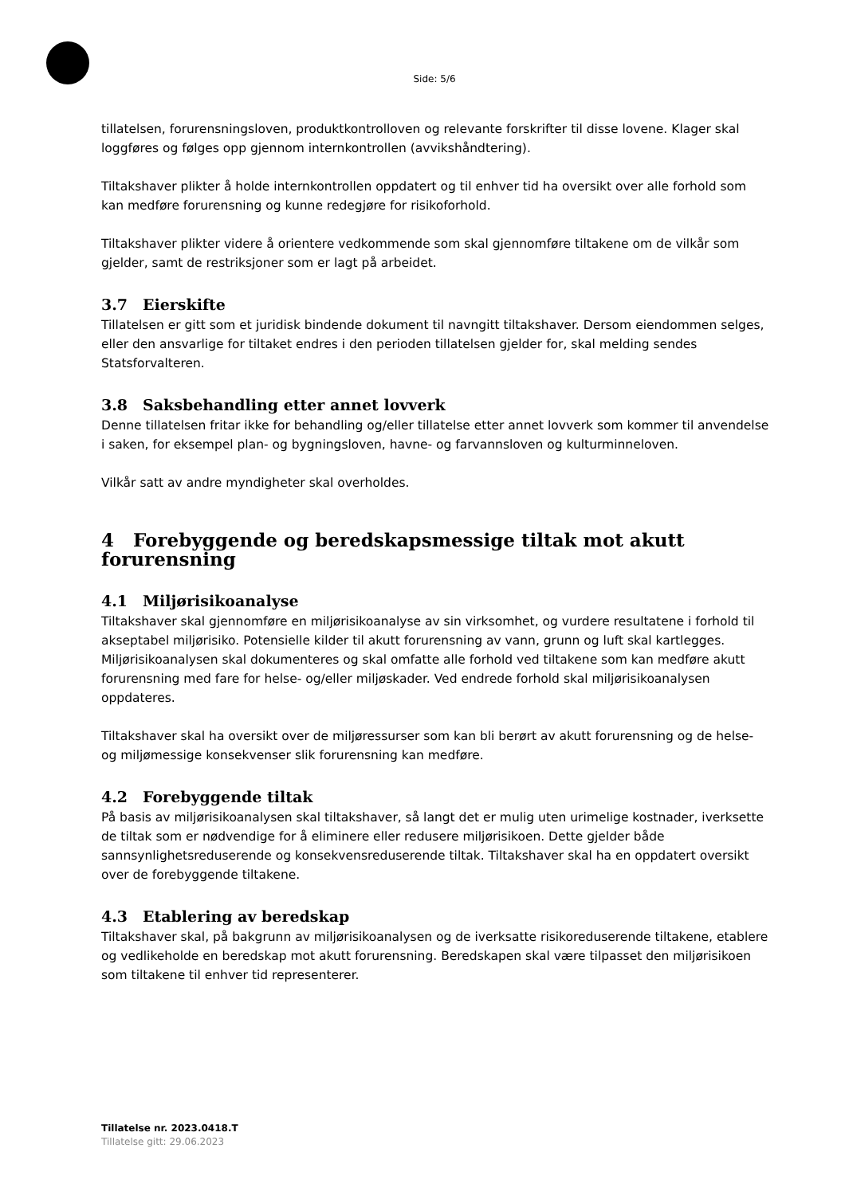Side: 5/6
tillatelsen, forurensningsloven, produktkontrolloven og relevante forskrifter til disse lovene. Klager skal loggføres og følges opp gjennom internkontrollen (avvikshåndtering).
Tiltakshaver plikter å holde internkontrollen oppdatert og til enhver tid ha oversikt over alle forhold som kan medføre forurensning og kunne redegjøre for risikoforhold.
Tiltakshaver plikter videre å orientere vedkommende som skal gjennomføre tiltakene om de vilkår som gjelder, samt de restriksjoner som er lagt på arbeidet.
3.7 Eierskifte
Tillatelsen er gitt som et juridisk bindende dokument til navngitt tiltakshaver. Dersom eiendommen selges, eller den ansvarlige for tiltaket endres i den perioden tillatelsen gjelder for, skal melding sendes Statsforvalteren.
3.8 Saksbehandling etter annet lovverk
Denne tillatelsen fritar ikke for behandling og/eller tillatelse etter annet lovverk som kommer til anvendelse i saken, for eksempel plan- og bygningsloven, havne- og farvannsloven og kulturminneloven.
Vilkår satt av andre myndigheter skal overholdes.
4 Forebyggende og beredskapsmessige tiltak mot akutt forurensning
4.1 Miljørisikoanalyse
Tiltakshaver skal gjennomføre en miljørisikoanalyse av sin virksomhet, og vurdere resultatene i forhold til akseptabel miljørisiko. Potensielle kilder til akutt forurensning av vann, grunn og luft skal kartlegges. Miljørisikoanalysen skal dokumenteres og skal omfatte alle forhold ved tiltakene som kan medføre akutt forurensning med fare for helse- og/eller miljøskader. Ved endrede forhold skal miljørisikoanalysen oppdateres.
Tiltakshaver skal ha oversikt over de miljøressurser som kan bli berørt av akutt forurensning og de helse- og miljømessige konsekvenser slik forurensning kan medføre.
4.2 Forebyggende tiltak
På basis av miljørisikoanalysen skal tiltakshaver, så langt det er mulig uten urimelige kostnader, iverksette de tiltak som er nødvendige for å eliminere eller redusere miljørisikoen. Dette gjelder både sannsynlighetsreduserende og konsekvensreduserende tiltak. Tiltakshaver skal ha en oppdatert oversikt over de forebyggende tiltakene.
4.3 Etablering av beredskap
Tiltakshaver skal, på bakgrunn av miljørisikoanalysen og de iverksatte risikoreduserende tiltakene, etablere og vedlikeholde en beredskap mot akutt forurensning. Beredskapen skal være tilpasset den miljørisikoen som tiltakene til enhver tid representerer.
Tillatelse nr. 2023.0418.T
Tillatelse gitt: 29.06.2023